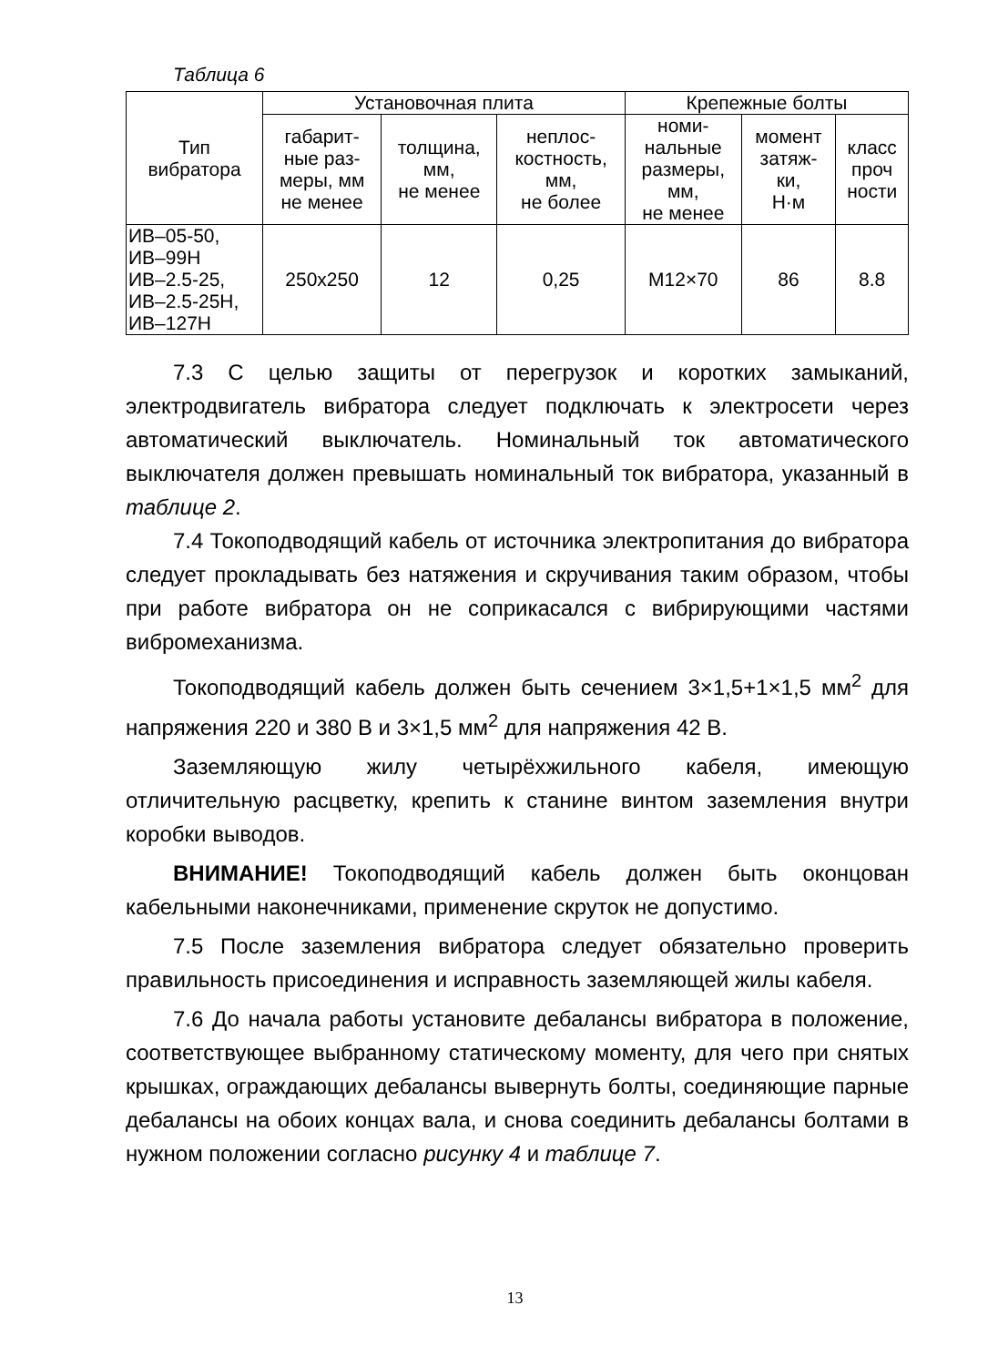Таблица 6
| Тип вибратора | Установочная плита | | | Крепежные болты | | |
| --- | --- | --- | --- | --- | --- | --- |
| | габарит- ные раз- меры, мм не менее | толщина, мм, не менее | неплос- костность, мм, не более | номи- нальные размеры, мм, не менее | момент затяж- ки, Н·м | класс проч ности |
| ИВ–05-50, ИВ–99Н ИВ–2.5-25, ИВ–2.5-25Н, ИВ–127Н | 250х250 | 12 | 0,25 | М12×70 | 86 | 8.8 |
7.3 С целью защиты от перегрузок и коротких замыканий, электродвигатель вибратора следует подключать к электросети через автоматический выключатель. Номинальный ток автоматического выключателя должен превышать номинальный ток вибратора, указанный в таблице 2.
7.4 Токоподводящий кабель от источника электропитания до вибратора следует прокладывать без натяжения и скручивания таким образом, чтобы при работе вибратора он не соприкасался с вибрирующими частями вибромеханизма.
Токоподводящий кабель должен быть сечением 3×1,5+1×1,5 мм<sup>2</sup> для напряжения 220 и 380 В и 3×1,5 мм<sup>2</sup> для напряжения 42 В.
Заземляющую жилу четырёхжильного кабеля, имеющую отличительную расцветку, крепить к станине винтом заземления внутри коробки выводов.
ВНИМАНИЕ! Токоподводящий кабель должен быть оконцован кабельными наконечниками, применение скруток не допустимо.
7.5 После заземления вибратора следует обязательно проверить правильность присоединения и исправность заземляющей жилы кабеля.
7.6 До начала работы установите дебалансы вибратора в положение, соответствующее выбранному статическому моменту, для чего при снятых крышках, ограждающих дебалансы вывернуть болты, соединяющие парные дебалансы на обоих концах вала, и снова соединить дебалансы болтами в нужном положении согласно рисунку 4 и таблице 7.
13